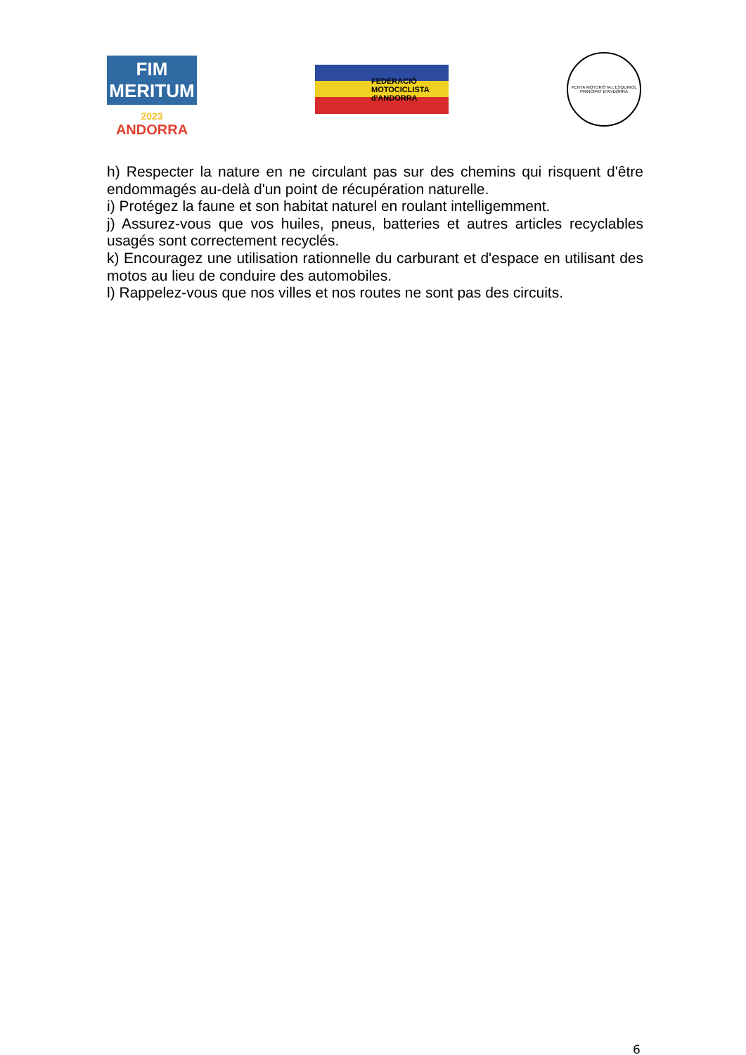FIM MERITUM
2023
ANDORRA
FEDERACIÓ MOTOCICLISTA d'ANDORRA
PENYA MOTORISTA L'ESQUIROL
PRINCIPAT D'ANDORRA
h) Respecter la nature en ne circulant pas sur des chemins qui risquent d'être endommagés au-delà d'un point de récupération naturelle.
i) Protégez la faune et son habitat naturel en roulant intelligemment.
j) Assurez-vous que vos huiles, pneus, batteries et autres articles recyclables usagés sont correctement recyclés.
k) Encouragez une utilisation rationnelle du carburant et d'espace en utilisant des motos au lieu de conduire des automobiles.
l) Rappelez-vous que nos villes et nos routes ne sont pas des circuits.
6